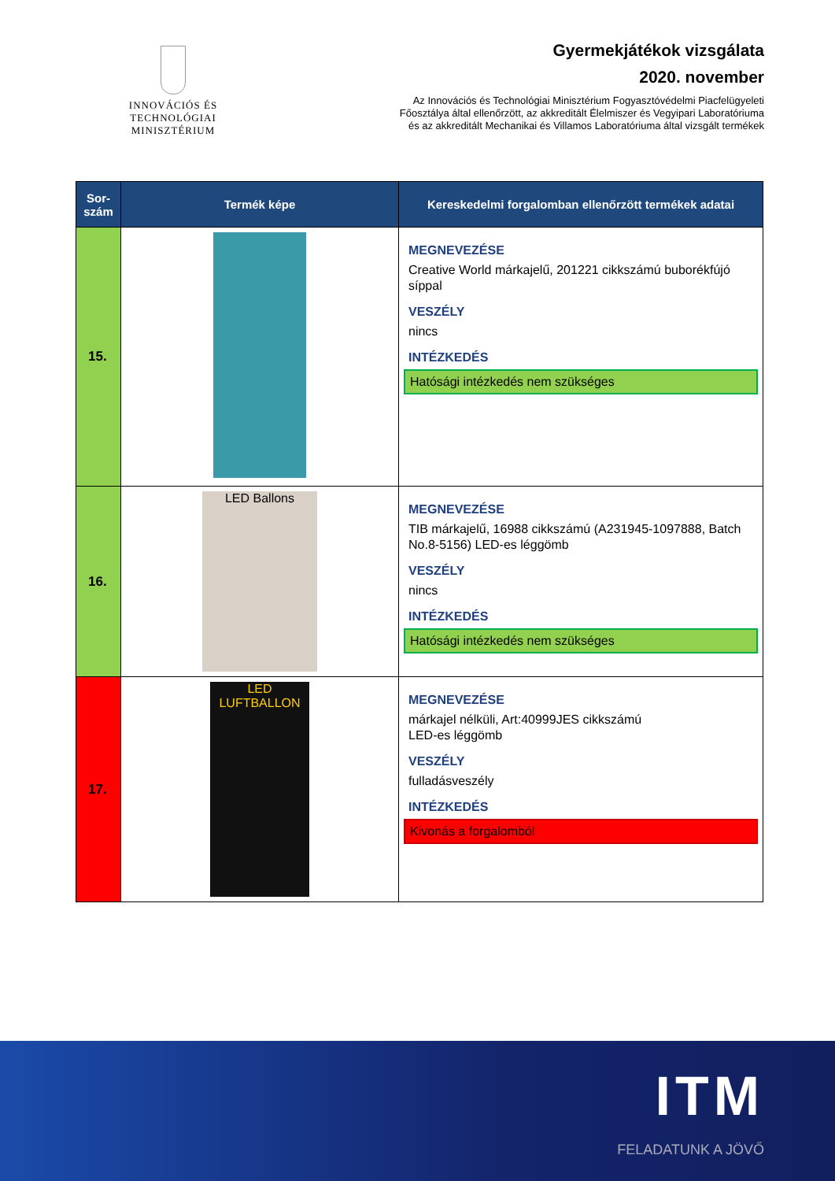INNOVÁCIÓS ÉS TECHNOLÓGIAI
MINISZTÉRIUM
Gyermekjátékok vizsgálata
2020. november
Az Innovációs és Technológiai Minisztérium Fogyasztóvédelmi Piacfelügyeleti
Főosztálya által ellenőrzött, az akkreditált Élelmiszer és Vegyipari Laboratóriuma
és az akkreditált Mechanikai és Villamos Laboratóriuma által vizsgált termékek
| Sor- szám | Termék képe | Kereskedelmi forgalomban ellenőrzött termékek adatai |
| --- | --- | --- |
| 15. | | MEGNEVEZÉSE Creative World márkajelű, 201221 cikkszámú buborékfújó síppal VESZÉLY nincs INTÉZKEDÉS Hatósági intézkedés nem szükséges |
| 16. | LED Ballons | MEGNEVEZÉSE TIB márkajelű, 16988 cikkszámú (A231945-1097888, Batch No.8-5156) LED-es léggömb VESZÉLY nincs INTÉZKEDÉS Hatósági intézkedés nem szükséges |
| 17. | LED LUFTBALLON | MEGNEVEZÉSE márkajel nélküli, Art:40999JES cikkszámú LED-es léggömb VESZÉLY fulladásveszély INTÉZKEDÉS Kivonás a forgalomból |
ITM
FELADATUNK A JÖVŐ